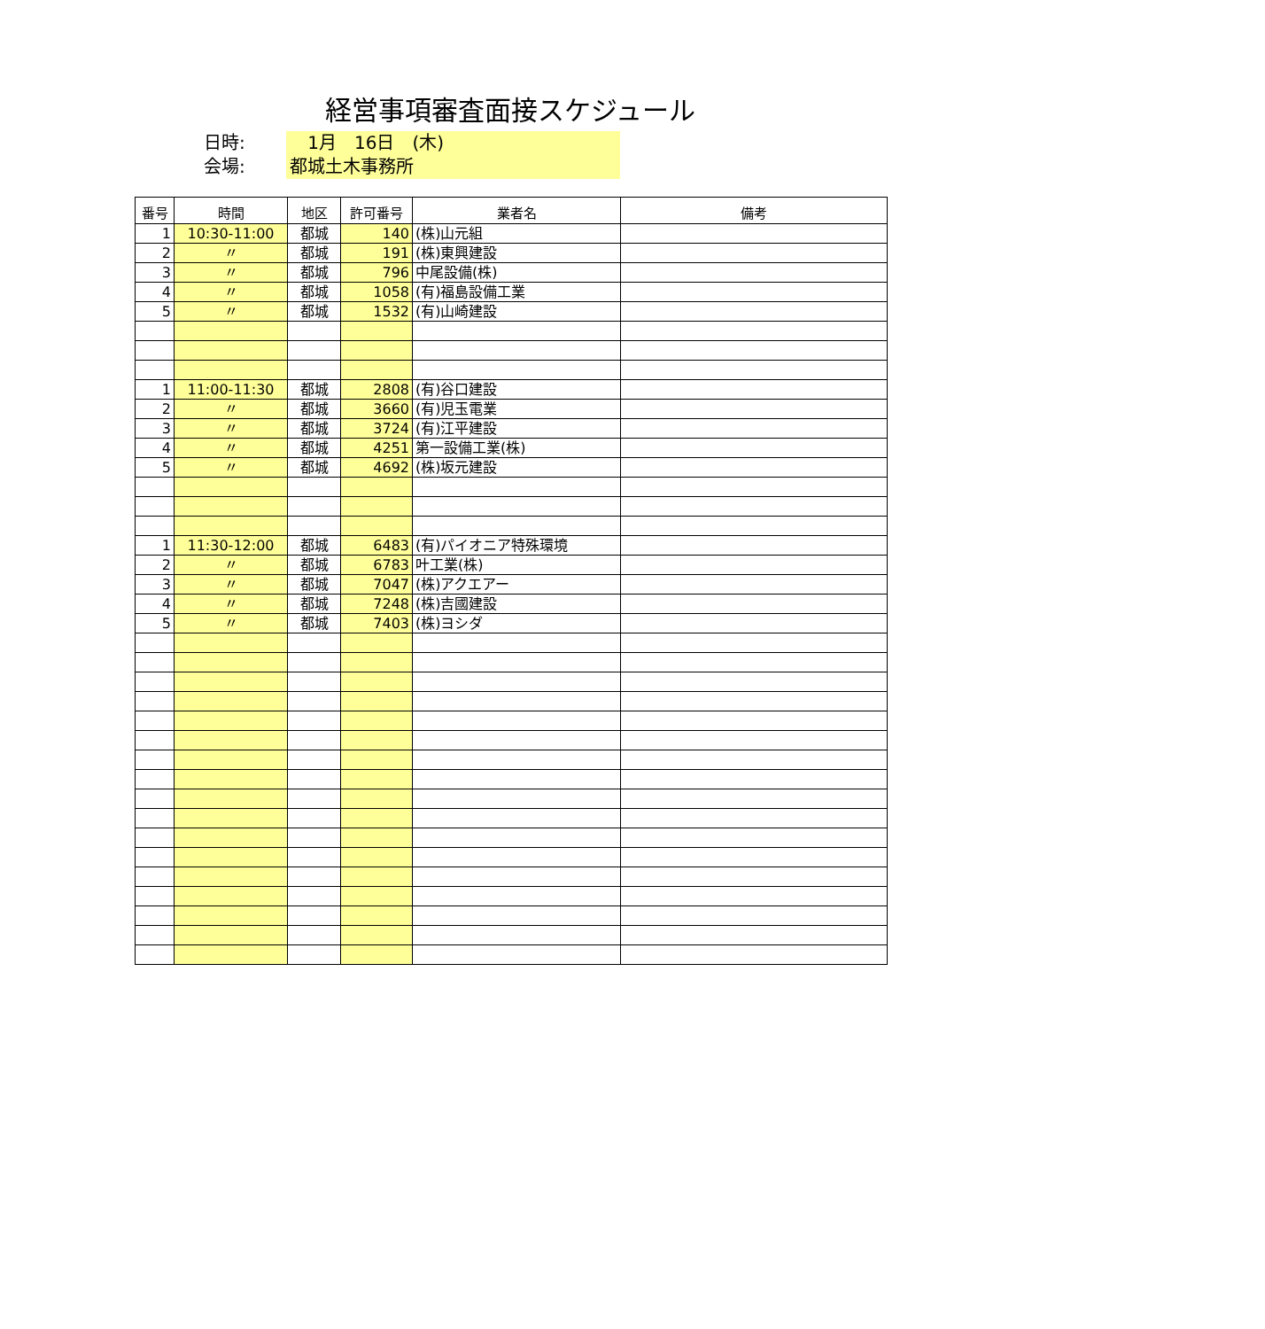経営事項審査面接スケジュール
日時:　1月　16日　(木)
会場: 都城土木事務所
| 番号 | 時間 | 地区 | 許可番号 | 業者名 | 備考 |
| --- | --- | --- | --- | --- | --- |
| 1 | 10:30-11:00 | 都城 | 140 | (株)山元組 | |
| 2 | 〃 | 都城 | 191 | (株)東興建設 | |
| 3 | 〃 | 都城 | 796 | 中尾設備(株) | |
| 4 | 〃 | 都城 | 1058 | (有)福島設備工業 | |
| 5 | 〃 | 都城 | 1532 | (有)山崎建設 | |
| 1 | 11:00-11:30 | 都城 | 2808 | (有)谷口建設 | |
| 2 | 〃 | 都城 | 3660 | (有)児玉電業 | |
| 3 | 〃 | 都城 | 3724 | (有)江平建設 | |
| 4 | 〃 | 都城 | 4251 | 第一設備工業(株) | |
| 5 | 〃 | 都城 | 4692 | (株)坂元建設 | |
| 1 | 11:30-12:00 | 都城 | 6483 | (有)パイオニア特殊環境 | |
| 2 | 〃 | 都城 | 6783 | 叶工業(株) | |
| 3 | 〃 | 都城 | 7047 | (株)アクエアー | |
| 4 | 〃 | 都城 | 7248 | (株)吉國建設 | |
| 5 | 〃 | 都城 | 7403 | (株)ヨシダ | |